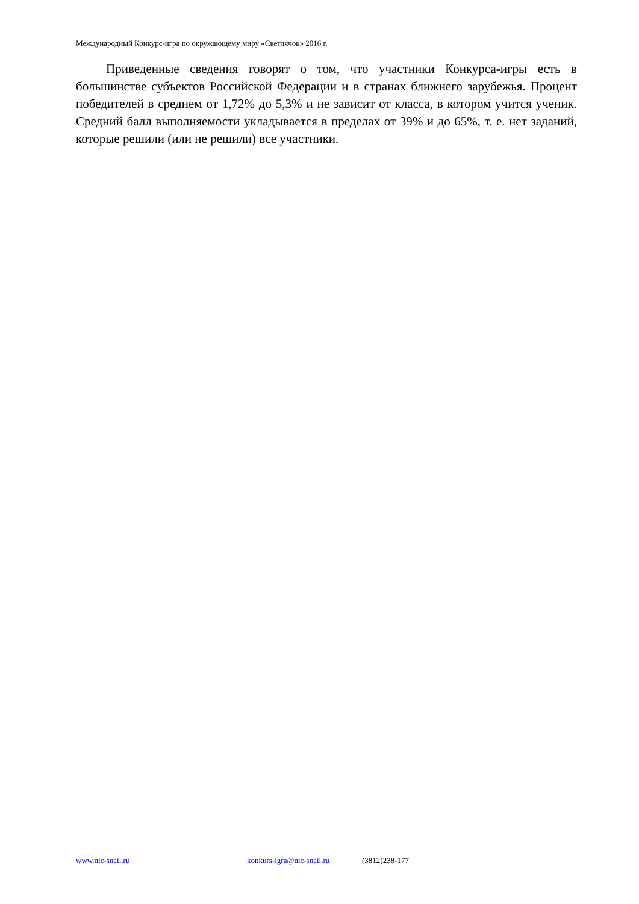Международный Конкурс-игра по окружающему миру «Светлячок» 2016 г.
Приведенные сведения говорят о том, что участники Конкурса-игры есть в большинстве субъектов Российской Федерации и в странах ближнего зарубежья. Процент победителей в среднем от 1,72% до 5,3% и не зависит от класса, в котором учится ученик. Средний балл выполняемости укладывается в пределах от 39% и до 65%, т. е. нет заданий, которые решили (или не решили) все участники.
www.nic-snail.ru konkurs-igra@nic-snail.ru (3812)238-177